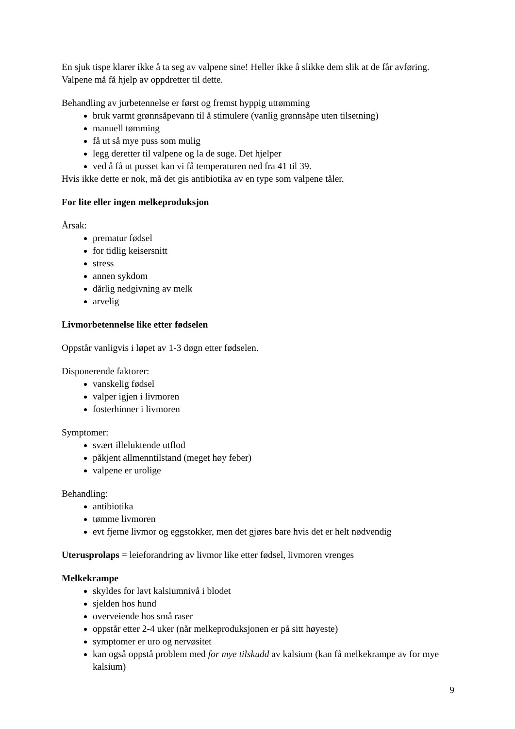En sjuk tispe klarer ikke å ta seg av valpene sine! Heller ikke å slikke dem slik at de får avføring. Valpene må få hjelp av oppdretter til dette.
Behandling av jurbetennelse er først og fremst hyppig uttømming
bruk varmt grønnsåpevann til å stimulere (vanlig grønnsåpe uten tilsetning)
manuell tømming
få ut så mye puss som mulig
legg deretter til valpene og la de suge. Det hjelper
ved å få ut pusset kan vi få temperaturen ned fra 41 til 39.
Hvis ikke dette er nok, må det gis antibiotika av en type som valpene tåler.
For lite eller ingen melkeproduksjon
Årsak:
prematur fødsel
for tidlig keisersnitt
stress
annen sykdom
dårlig nedgivning av melk
arvelig
Livmorbetennelse like etter fødselen
Oppstår vanligvis i løpet av 1-3 døgn etter fødselen.
Disponerende faktorer:
vanskelig fødsel
valper igjen i livmoren
fosterhinner i livmoren
Symptomer:
svært illeluktende utflod
påkjent allmenntilstand (meget høy feber)
valpene er urolige
Behandling:
antibiotika
tømme livmoren
evt fjerne livmor og eggstokker, men det gjøres bare hvis det er helt nødvendig
Uterusprolaps = leieforandring av livmor like etter fødsel, livmoren vrenges
Melkekrampe
skyldes for lavt kalsiumnivå i blodet
sjelden hos hund
overveiende hos små raser
oppstår etter 2-4 uker (når melkeproduksjonen er på sitt høyeste)
symptomer er uro og nervøsitet
kan også oppstå problem med for mye tilskudd av kalsium (kan få melkekrampe av for mye kalsium)
9